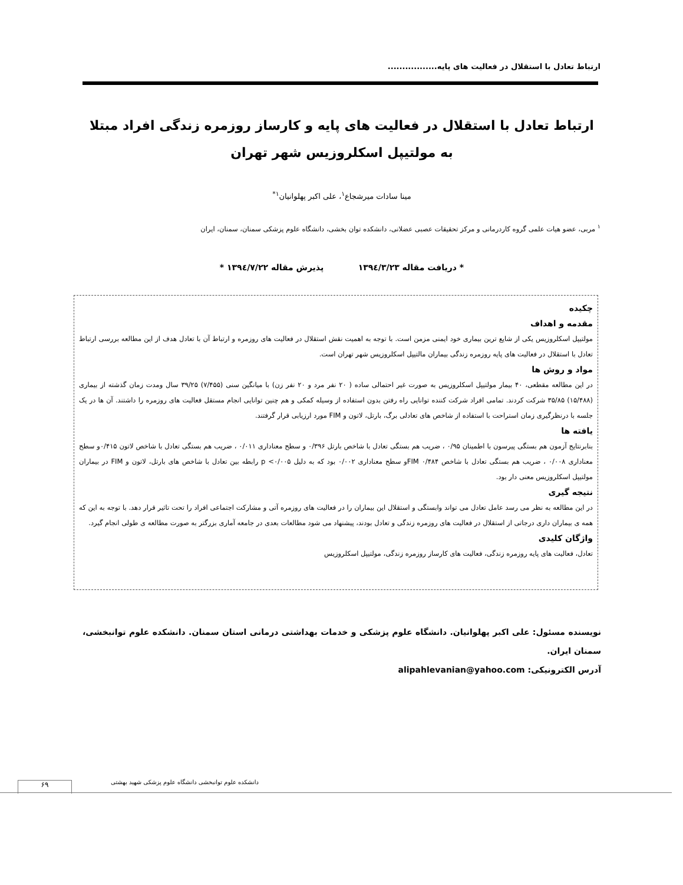ارتباط تعادل با استقلال در فعالیت های پایه.................
ارتباط تعادل با استقلال در فعالیت های پایه و کارساز روزمره زندگی افراد مبتلا به مولتیپل اسکلروزیس شهر تهران
مینا سادات میرشجاع<sup>۱</sup>، علی اکبر پهلوانیان<sup>۱*</sup>
<sup>۱</sup> مربی، عضو هیات علمی گروه کاردرمانی و مرکز تحقیقات عصبی عضلانی، دانشکده توان بخشی، دانشگاه علوم پزشکی سمنان، سمنان، ایران
* دریافت مقاله ۱۳۹٤/۳/۲۳ پذیرش مقاله ۱۳۹٤/۷/۲۲ *
چکیده
مقدمه و اهداف
مولتیپل اسکلروزیس یکی از شایع ترین بیماری خود ایمنی مزمن است. با توجه به اهمیت نقش استقلال در فعالیت های روزمره و ارتباط آن با تعادل هدف از این مطالعه بررسی ارتباط تعادل با استقلال در فعالیت های پایه روزمره زندگی بیماران مالتیپل اسکلروزیس شهر تهران است.
مواد و روش ها
در این مطالعه مقطعی، ۴۰ بیمار مولتیپل اسکلروزیس به صورت غیر احتمالی ساده ( ۲۰ نفر مرد و ۲۰ نفر زن) با میانگین سنی (۷/۴۵۵) ۳۹/۲۵ سال ومدت زمان گذشته از بیماری (۱۵/۴۸۸) ۳۵/۸۵ شرکت کردند. تمامی افراد شرکت کننده توانایی راه رفتن بدون استفاده از وسیله کمکی و هم چنین توانایی انجام مستقل فعالیت های روزمره را داشتند. آن ها در یک جلسه با درنظرگیری زمان استراحت با استفاده از شاخص های تعادلی برگ، بارتل، لاتون و FIM مورد ارزیابی قرار گرفتند.
یافته ها
بنابرنتایج آزمون هم بستگی پیرسون با اطمینان ۰/۹۵ ، ضریب هم بستگی تعادل با شاخص بارتل ۰/۳۹۶ و سطح معناداری ۰/۰۱۱ ، ضریب هم بستگی تعادل با شاخص لاتون ۰/۴۱۵و سطح معناداری ۰/۰۰۸ ، ضریب هم بستگی تعادل با شاخص FIM ۰/۴۸۴و سطح معناداری ۰/۰۰۲ بود که به دلیل p <۰/۰۰۵ رابطه بین تعادل با شاخص های بارتل، لاتون و FIM در بیماران مولتیپل اسکلروزیس معنی دار بود.
نتیجه گیری
در این مطالعه به نظر می رسد عامل تعادل می تواند وابستگی و استقلال این بیماران را در فعالیت های روزمره آتی و مشارکت اجتماعی افراد را تحت تاثیر قرار دهد. با توجه به این که همه ی بیماران داری درجاتی از استقلال در فعالیت های روزمره زندگی و تعادل بودند، پیشنهاد می شود مطالعات بعدی در جامعه آماری بزرگتر به صورت مطالعه ی طولی انجام گیرد.
واژگان کلیدی
تعادل، فعالیت های پایه روزمره زندگی، فعالیت های کارساز روزمره زندگی، مولتیپل اسکلروزیس
نویسنده مسئول: علی اکبر پهلوانیان. دانشگاه علوم پزشکی و خدمات بهداشتی درمانی استان سمنان. دانشکده علوم توانبخشی، سمنان ایران.
آدرس الکترونیکی: alipahlevanian@yahoo.com
دانشکده علوم توانبخشی دانشگاه علوم پزشکی شهید بهشتی
۶۹